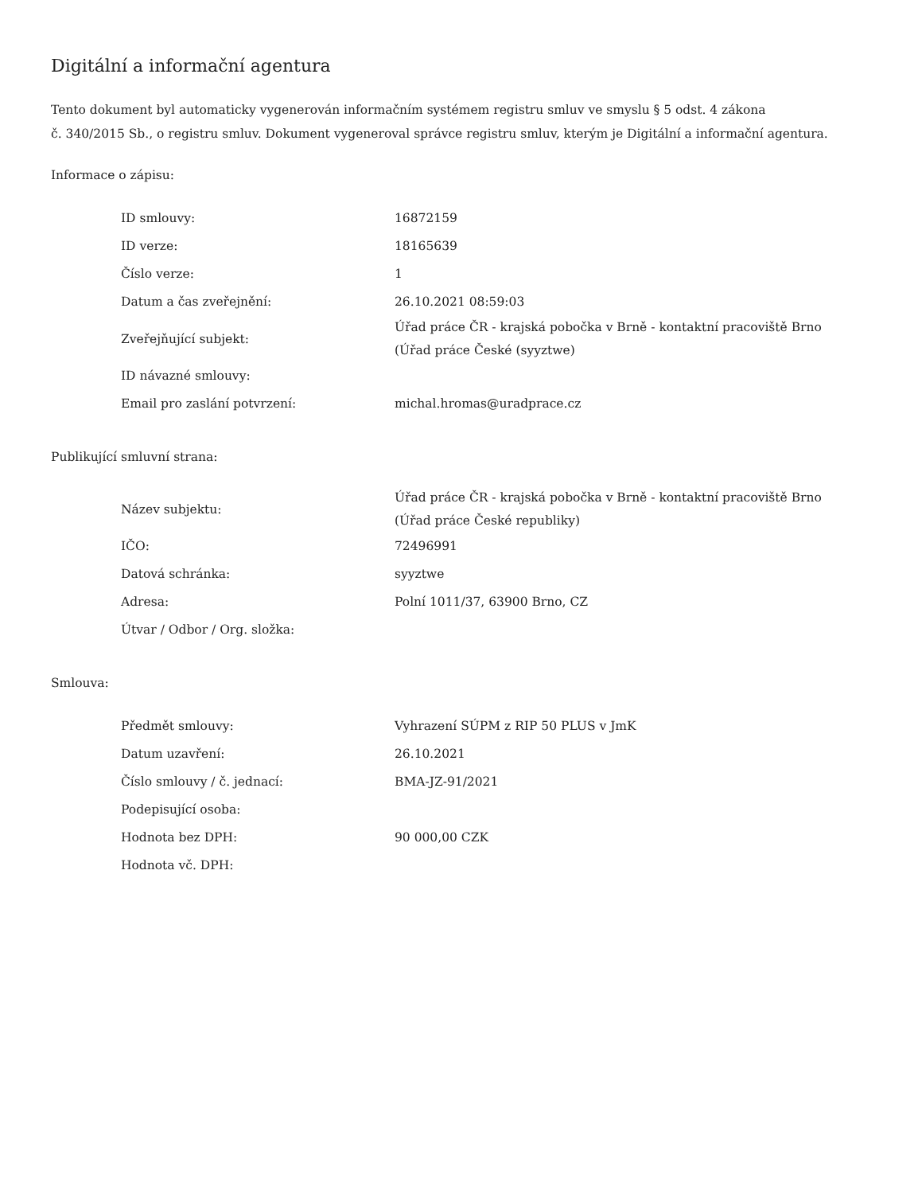Digitální a informační agentura
Tento dokument byl automaticky vygenerován informačním systémem registru smluv ve smyslu § 5 odst. 4 zákona
č. 340/2015 Sb., o registru smluv. Dokument vygeneroval správce registru smluv, kterým je Digitální a informační agentura.
Informace o zápisu:
| ID smlouvy: | 16872159 |
| ID verze: | 18165639 |
| Číslo verze: | 1 |
| Datum a čas zveřejnění: | 26.10.2021 08:59:03 |
| Zveřejňující subjekt: | Úřad práce ČR - krajská pobočka v Brně - kontaktní pracoviště Brno (Úřad práce České (syyztwe) |
| ID návazné smlouvy: | |
| Email pro zaslání potvrzení: | michal.hromas@uradprace.cz |
Publikující smluvní strana:
| Název subjektu: | Úřad práce ČR - krajská pobočka v Brně - kontaktní pracoviště Brno (Úřad práce České republiky) |
| IČO: | 72496991 |
| Datová schránka: | syyztwe |
| Adresa: | Polní 1011/37, 63900 Brno, CZ |
| Útvar / Odbor / Org. složka: | |
Smlouva:
| Předmět smlouvy: | Vyhrazení SÚPM z RIP 50 PLUS v JmK |
| Datum uzavření: | 26.10.2021 |
| Číslo smlouvy / č. jednací: | BMA-JZ-91/2021 |
| Podepisující osoba: | |
| Hodnota bez DPH: | 90 000,00 CZK |
| Hodnota vč. DPH: | |